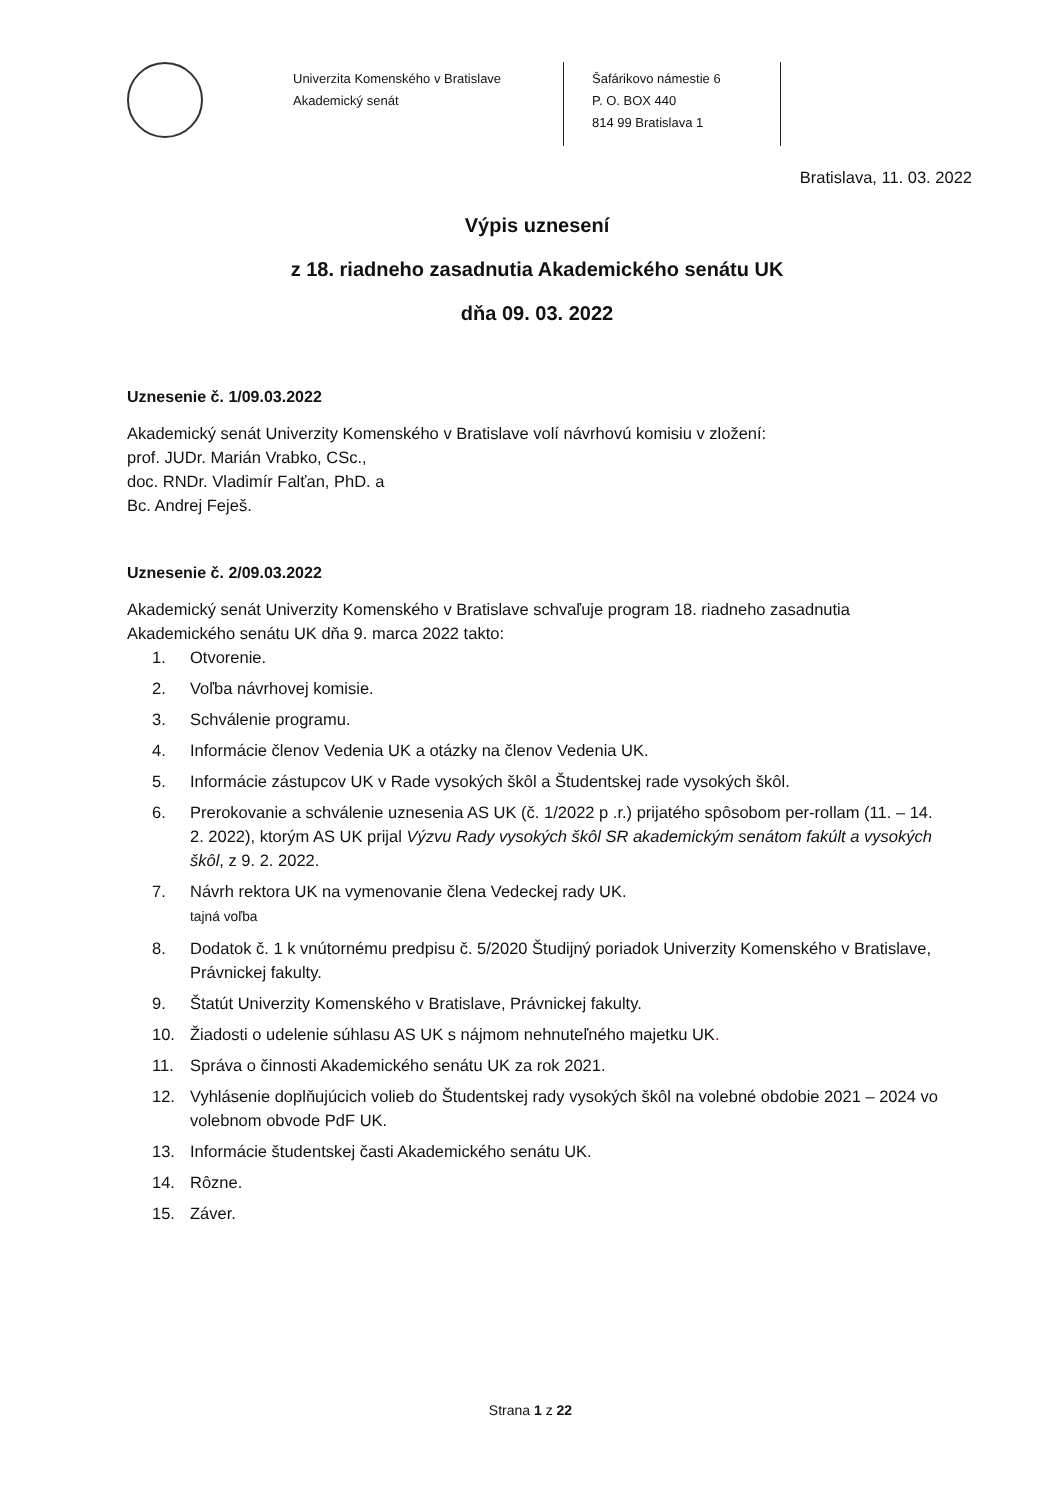Univerzita Komenského v Bratislave
Akademický senát
Šafárikovo námestie 6
P. O. BOX 440
814 99 Bratislava 1
Bratislava, 11. 03. 2022
Výpis uznesení
z 18. riadneho zasadnutia Akademického senátu UK
dňa 09. 03. 2022
Uznesenie č. 1/09.03.2022
Akademický senát Univerzity Komenského v Bratislave volí návrhovú komisiu v zložení:
prof. JUDr. Marián Vrabko, CSc.,
doc. RNDr. Vladimír Falťan, PhD. a
Bc. Andrej Feješ.
Uznesenie č. 2/09.03.2022
Akademický senát Univerzity Komenského v Bratislave schvaľuje program 18. riadneho zasadnutia Akademického senátu UK dňa 9. marca 2022 takto:
1. Otvorenie.
2. Voľba návrhovej komisie.
3. Schválenie programu.
4. Informácie členov Vedenia UK a otázky na členov Vedenia UK.
5. Informácie zástupcov UK v Rade vysokých škôl a Študentskej rade vysokých škôl.
6. Prerokovanie a schválenie uznesenia AS UK (č. 1/2022 p .r.) prijatého spôsobom per-rollam (11. – 14. 2. 2022), ktorým AS UK prijal Výzvu Rady vysokých škôl SR akademickým senátom fakúlt a vysokých škôl, z 9. 2. 2022.
7. Návrh rektora UK na vymenovanie člena Vedeckej rady UK.
tajná voľba
8. Dodatok č. 1 k vnútornému predpisu č. 5/2020 Študijný poriadok Univerzity Komenského v Bratislave, Právnickej fakulty.
9. Štatút Univerzity Komenského v Bratislave, Právnickej fakulty.
10. Žiadosti o udelenie súhlasu AS UK s nájmom nehnuteľného majetku UK.
11. Správa o činnosti Akademického senátu UK za rok 2021.
12. Vyhlásenie doplňujúcich volieb do Študentskej rady vysokých škôl na volebné obdobie 2021 – 2024 vo volebnom obvode PdF UK.
13. Informácie študentskej časti Akademického senátu UK.
14. Rôzne.
15. Záver.
Strana 1 z 22